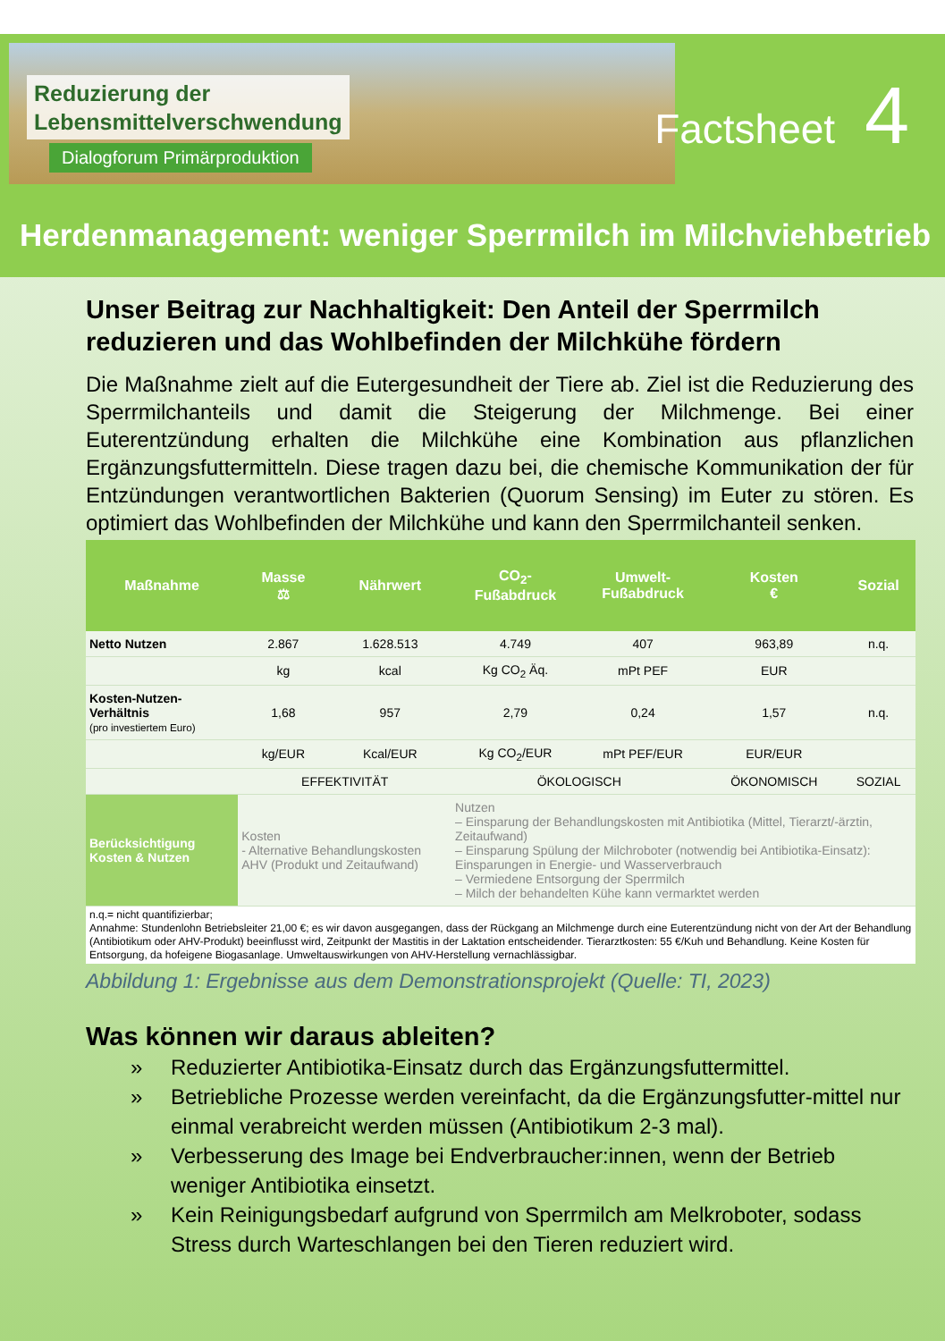Reduzierung der
Lebensmittelverschwendung
Dialogforum Primärproduktion
Factsheet 4
Herdenmanagement: weniger Sperrmilch im Milchviehbetrieb
Unser Beitrag zur Nachhaltigkeit: Den Anteil der Sperrmilch reduzieren und das Wohlbefinden der Milchkühe fördern
Die Maßnahme zielt auf die Eutergesundheit der Tiere ab. Ziel ist die Reduzierung des Sperrmilchanteils und damit die Steigerung der Milchmenge. Bei einer Euterentzündung erhalten die Milchkühe eine Kombination aus pflanzlichen Ergänzungsfuttermitteln. Diese tragen dazu bei, die chemische Kommunikation der für Entzündungen verantwortlichen Bakterien (Quorum Sensing) im Euter zu stören. Es optimiert das Wohlbefinden der Milchkühe und kann den Sperrmilchanteil senken.
| Maßnahme | Masse ⚖ | Nährwert | CO<sub>2</sub>- Fußabdruck | Umwelt- Fußabdruck | Kosten € | Sozial |
| --- | --- | --- | --- | --- | --- | --- |
| Netto Nutzen | 2.867 | 1.628.513 | 4.749 | 407 | 963,89 | n.q. |
| | kg | kcal | Kg CO<sub>2</sub> Äq. | mPt PEF | EUR | |
| Kosten-Nutzen-Verhältnis (pro investiertem Euro) | 1,68 | 957 | 2,79 | 0,24 | 1,57 | n.q. |
| | kg/EUR | Kcal/EUR | Kg CO<sub>2</sub>/EUR | mPt PEF/EUR | EUR/EUR | |
| | EFFEKTIVITÄT | | ÖKOLOGISCH | | ÖKONOMISCH | SOZIAL |
| Berücksichtigung Kosten & Nutzen | Kosten - Alternative Behandlungskosten AHV (Produkt und Zeitaufwand) | | Nutzen – Einsparung der Behandlungskosten mit Antibiotika (Mittel, Tierarzt/-ärztin, Zeitaufwand) – Einsparung Spülung der Milchroboter (notwendig bei Antibiotika-Einsatz): Einsparungen in Energie- und Wasserverbrauch – Vermiedene Entsorgung der Sperrmilch – Milch der behandelten Kühe kann vermarktet werden | | | |
n.q.= nicht quantifizierbar;
Annahme: Stundenlohn Betriebsleiter 21,00 €; es wir davon ausgegangen, dass der Rückgang an Milchmenge durch eine Euterentzündung nicht von der Art der Behandlung (Antibiotikum oder AHV-Produkt) beeinflusst wird, Zeitpunkt der Mastitis in der Laktation entscheidender. Tierarztkosten: 55 €/Kuh und Behandlung. Keine Kosten für Entsorgung, da hofeigene Biogasanlage. Umweltauswirkungen von AHV-Herstellung vernachlässigbar.
Abbildung 1: Ergebnisse aus dem Demonstrationsprojekt (Quelle: TI, 2023)
Was können wir daraus ableiten?
» Reduzierter Antibiotika-Einsatz durch das Ergänzungsfuttermittel.
» Betriebliche Prozesse werden vereinfacht, da die Ergänzungsfutter-mittel nur einmal verabreicht werden müssen (Antibiotikum 2-3 mal).
» Verbesserung des Image bei Endverbraucher:innen, wenn der Betrieb weniger Antibiotika einsetzt.
» Kein Reinigungsbedarf aufgrund von Sperrmilch am Melkroboter, sodass Stress durch Warteschlangen bei den Tieren reduziert wird.